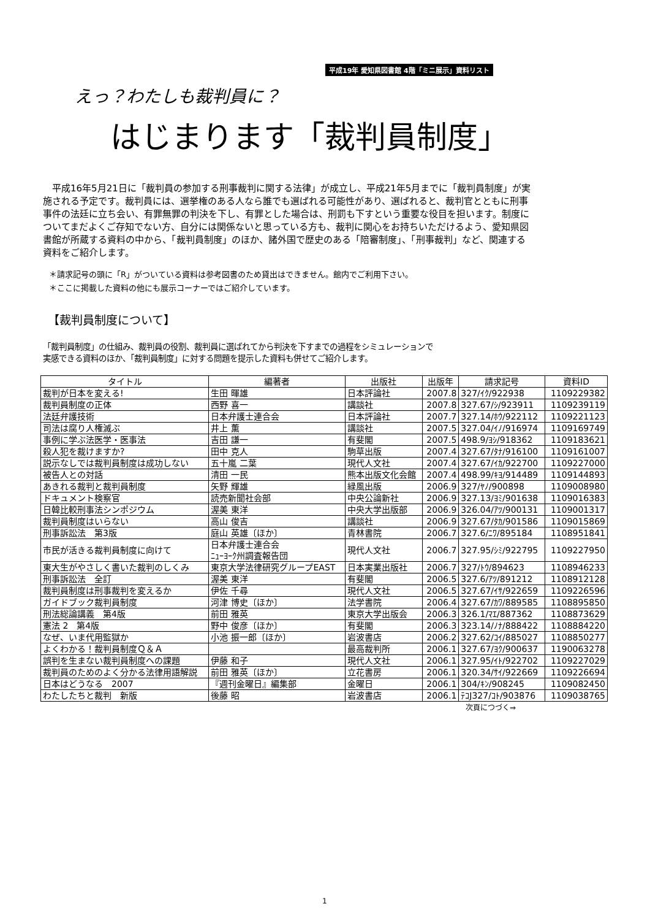平成19年 愛知県図書館 4階「ミニ展示」資料リスト
えっ？わたしも裁判員に？
はじまります「裁判員制度」
　平成16年5月21日に「裁判員の参加する刑事裁判に関する法律」が成立し、平成21年5月までに「裁判員制度」が実施される予定です。裁判員には、選挙権のある人なら誰でも選ばれる可能性があり、選ばれると、裁判官とともに刑事事件の法廷に立ち会い、有罪無罪の判決を下し、有罪とした場合は、刑罰も下すという重要な役目を担います。制度についてまだよくご存知でない方、自分には関係ないと思っている方も、裁判に関心をお持ちいただけるよう、愛知県図書館が所蔵する資料の中から、「裁判員制度」のほか、諸外国で歴史のある「陪審制度」、「刑事裁判」など、関連する資料をご紹介します。
＊請求記号の頭に「R」がついている資料は参考図書のため貸出はできません。館内でご利用下さい。
＊ここに掲載した資料の他にも展示コーナーではご紹介しています。
【裁判員制度について】
「裁判員制度」の仕組み、裁判員の役割、裁判員に選ばれてから判決を下すまでの過程をシミュレーションで
実感できる資料のほか、「裁判員制度」に対する問題を提示した資料も併せてご紹介します。
| タイトル | 編著者 | 出版社 | 出版年 | 請求記号 | 資料ID |
| --- | --- | --- | --- | --- | --- |
| 裁判が日本を変える! | 生田 暉雄 | 日本評論社 | 2007.8 | 327/ｲｸ/922938 | 1109229382 |
| 裁判員制度の正体 | 西野 喜一 | 講談社 | 2007.8 | 327.67/ｼ/923911 | 1109239119 |
| 法廷弁護技術 | 日本弁護士連合会 | 日本評論社 | 2007.7 | 327.14/ﾎｳ/922112 | 1109221123 |
| 司法は腐り人権滅ぶ | 井上 薫 | 講談社 | 2007.5 | 327.04/ｲﾉ/916974 | 1109169749 |
| 事例に学ぶ法医学・医事法 | 吉田 謙一 | 有斐閣 | 2007.5 | 498.9/ﾖｼ/918362 | 1109183621 |
| 殺人犯を裁けますか? | 田中 克人 | 駒草出版 | 2007.4 | 327.67/ﾀﾅ/916100 | 1109161007 |
| 説示なしでは裁判員制度は成功しない | 五十嵐 二葉 | 現代人文社 | 2007.4 | 327.67/ｲｶ/922700 | 1109227000 |
| 被告人との対話 | 清田 一民 | 熊本出版文化会館 | 2007.4 | 498.99/ｷﾖ/914489 | 1109144893 |
| あきれる裁判と裁判員制度 | 矢野 輝雄 | 緑風出版 | 2006.9 | 327/ﾔﾉ/900898 | 1109008980 |
| ドキュメント検察官 | 読売新聞社会部 | 中央公論新社 | 2006.9 | 327.13/ﾖﾐ/901638 | 1109016383 |
| 日韓比較刑事法シンポジウム | 渥美 東洋 | 中央大学出版部 | 2006.9 | 326.04/ｱﾂ/900131 | 1109001317 |
| 裁判員制度はいらない | 高山 俊吉 | 講談社 | 2006.9 | 327.67/ﾀｶ/901586 | 1109015869 |
| 刑事訴訟法 第3版 | 庭山 英雄〔ほか〕 | 青林書院 | 2006.7 | 327.6/ﾆﾜ/895184 | 1108951841 |
| 市民が活きる裁判員制度に向けて | 日本弁護士連合会 ﾆｭｰﾖｰｸ州調査報告団 | 現代人文社 | 2006.7 | 327.95/ｼﾐ/922795 | 1109227950 |
| 東大生がやさしく書いた裁判のしくみ | 東京大学法律研究グループEAST | 日本実業出版社 | 2006.7 | 327/ﾄｳ/894623 | 1108946233 |
| 刑事訴訟法 全訂 | 渥美 東洋 | 有斐閣 | 2006.5 | 327.6/ｱﾂ/891212 | 1108912128 |
| 裁判員制度は刑事裁判を変えるか | 伊佐 千尋 | 現代人文社 | 2006.5 | 327.67/ｲｻ/922659 | 1109226596 |
| ガイドブック裁判員制度 | 河津 博史〔ほか〕 | 法学書院 | 2006.4 | 327.67/ｶﾜ/889585 | 1108895850 |
| 刑法総論講義 第4版 | 前田 雅英 | 東京大学出版会 | 2006.3 | 326.1/ﾏｴ/887362 | 1108873629 |
| 憲法 2 第4版 | 野中 俊彦〔ほか〕 | 有斐閣 | 2006.3 | 323.14/ﾉﾅ/888422 | 1108884220 |
| なぜ、いま代用監獄か | 小池 振一郎〔ほか〕 | 岩波書店 | 2006.2 | 327.62/ｺｲ/885027 | 1108850277 |
| よくわかる！裁判員制度Ｑ＆Ａ | | 最高裁判所 | 2006.1 | 327.67/ﾖｸ/900637 | 1190063278 |
| 誤判を生まない裁判員制度への課題 | 伊藤 和子 | 現代人文社 | 2006.1 | 327.95/ｲﾄ/922702 | 1109227029 |
| 裁判員のためのよく分かる法律用語解説 | 前田 雅英〔ほか〕 | 立花書房 | 2006.1 | 320.34/ｻｲ/922669 | 1109226694 |
| 日本はどうなる 2007 | 『週刊金曜日』編集部 | 金曜日 | 2006.1 | 304/ｷﾝ/908245 | 1109082450 |
| わたしたちと裁判 新版 | 後藤 昭 | 岩波書店 | 2006.1 | ﾃｺJ327/ｺﾄ/903876 | 1109038765 |
次頁につづく⇒
1